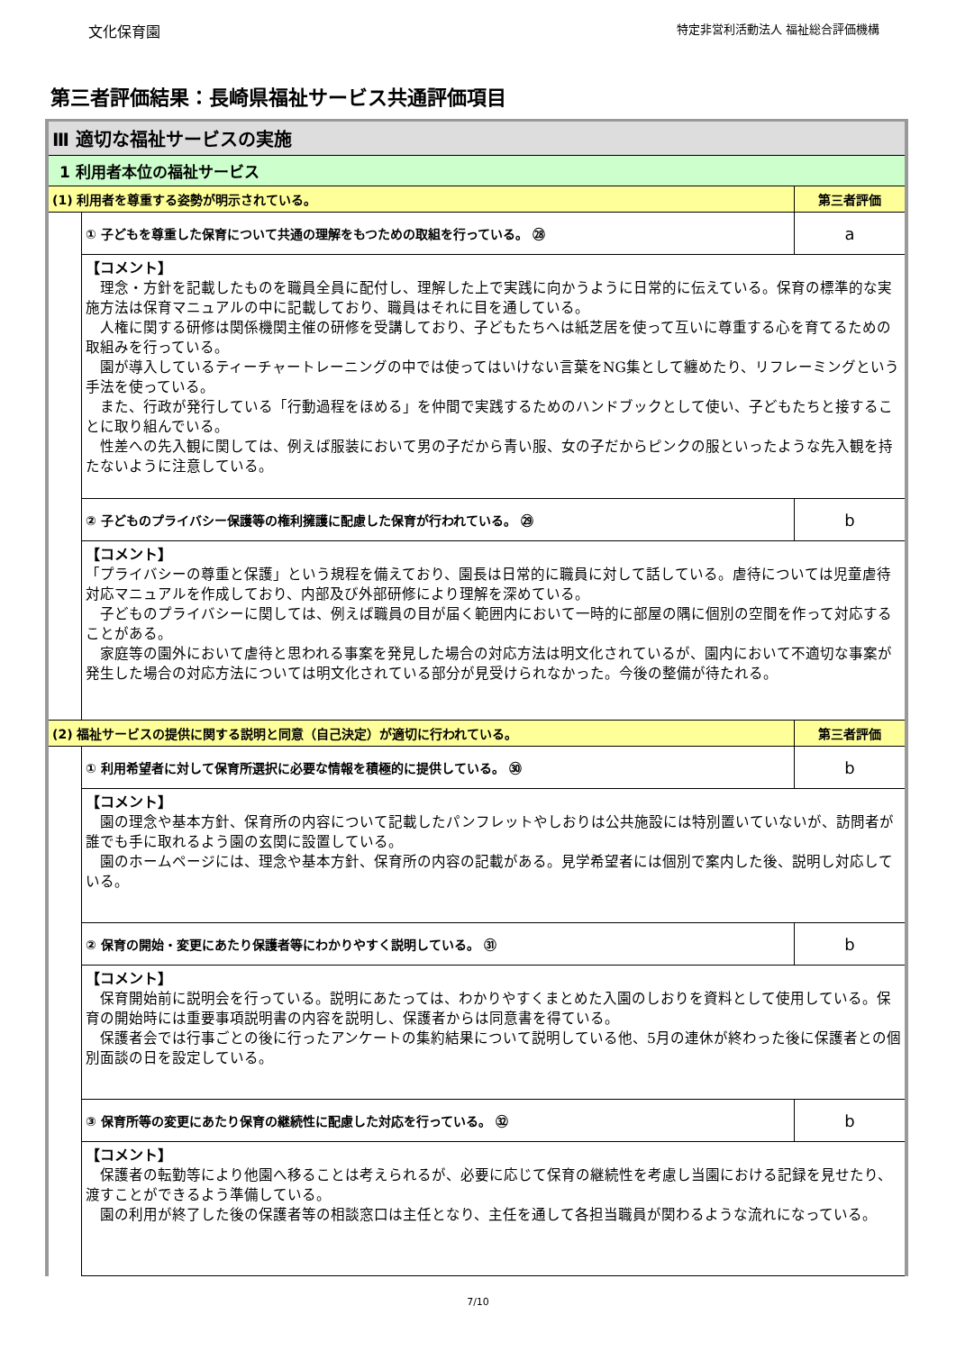文化保育園 特定非営利活動法人 福祉総合評価機構
第三者評価結果：長崎県福祉サービス共通評価項目
| Ⅲ 適切な福祉サービスの実施 | | |
| 1 利用者本位の福祉サービス | | |
| (1) 利用者を尊重する姿勢が明示されている。 | | 第三者評価 |
| | ① 子どもを尊重した保育について共通の理解をもつための取組を行っている。 ㉘ | a |
| | 【コメント】 理念・方針を記載したものを職員全員に配付し、理解した上で実践に向かうように日常的に伝えている。保育の標準的な実施方法は保育マニュアルの中に記載しており、職員はそれに目を通している。 人権に関する研修は関係機関主催の研修を受講しており、子どもたちへは紙芝居を使って互いに尊重する心を育てるための取組みを行っている。 園が導入しているティーチャートレーニングの中では使ってはいけない言葉をNG集として纏めたり、リフレーミングという手法を使っている。 また、行政が発行している「行動過程をほめる」を仲間で実践するためのハンドブックとして使い、子どもたちと接することに取り組んでいる。 性差への先入観に関しては、例えば服装において男の子だから青い服、女の子だからピンクの服といったような先入観を持たないように注意している。 | |
| | ② 子どものプライバシー保護等の権利擁護に配慮した保育が行われている。 ㉙ | b |
| | 【コメント】 「プライバシーの尊重と保護」という規程を備えており、園長は日常的に職員に対して話している。虐待については児童虐待対応マニュアルを作成しており、内部及び外部研修により理解を深めている。 子どものプライバシーに関しては、例えば職員の目が届く範囲内において一時的に部屋の隅に個別の空間を作って対応することがある。 家庭等の園外において虐待と思われる事案を発見した場合の対応方法は明文化されているが、園内において不適切な事案が発生した場合の対応方法については明文化されている部分が見受けられなかった。今後の整備が待たれる。 | |
| (2) 福祉サービスの提供に関する説明と同意（自己決定）が適切に行われている。 | | 第三者評価 |
| | ① 利用希望者に対して保育所選択に必要な情報を積極的に提供している。 ㉚ | b |
| | 【コメント】 園の理念や基本方針、保育所の内容について記載したパンフレットやしおりは公共施設には特別置いていないが、訪問者が誰でも手に取れるよう園の玄関に設置している。 園のホームページには、理念や基本方針、保育所の内容の記載がある。見学希望者には個別で案内した後、説明し対応している。 | |
| | ② 保育の開始・変更にあたり保護者等にわかりやすく説明している。 ㉛ | b |
| | 【コメント】 保育開始前に説明会を行っている。説明にあたっては、わかりやすくまとめた入園のしおりを資料として使用している。保育の開始時には重要事項説明書の内容を説明し、保護者からは同意書を得ている。 保護者会では行事ごとの後に行ったアンケートの集約結果について説明している他、5月の連休が終わった後に保護者との個別面談の日を設定している。 | |
| | ③ 保育所等の変更にあたり保育の継続性に配慮した対応を行っている。 ㉜ | b |
| | 【コメント】 保護者の転勤等により他園へ移ることは考えられるが、必要に応じて保育の継続性を考慮し当園における記録を見せたり、渡すことができるよう準備している。 園の利用が終了した後の保護者等の相談窓口は主任となり、主任を通して各担当職員が関わるような流れになっている。 | |
7/10